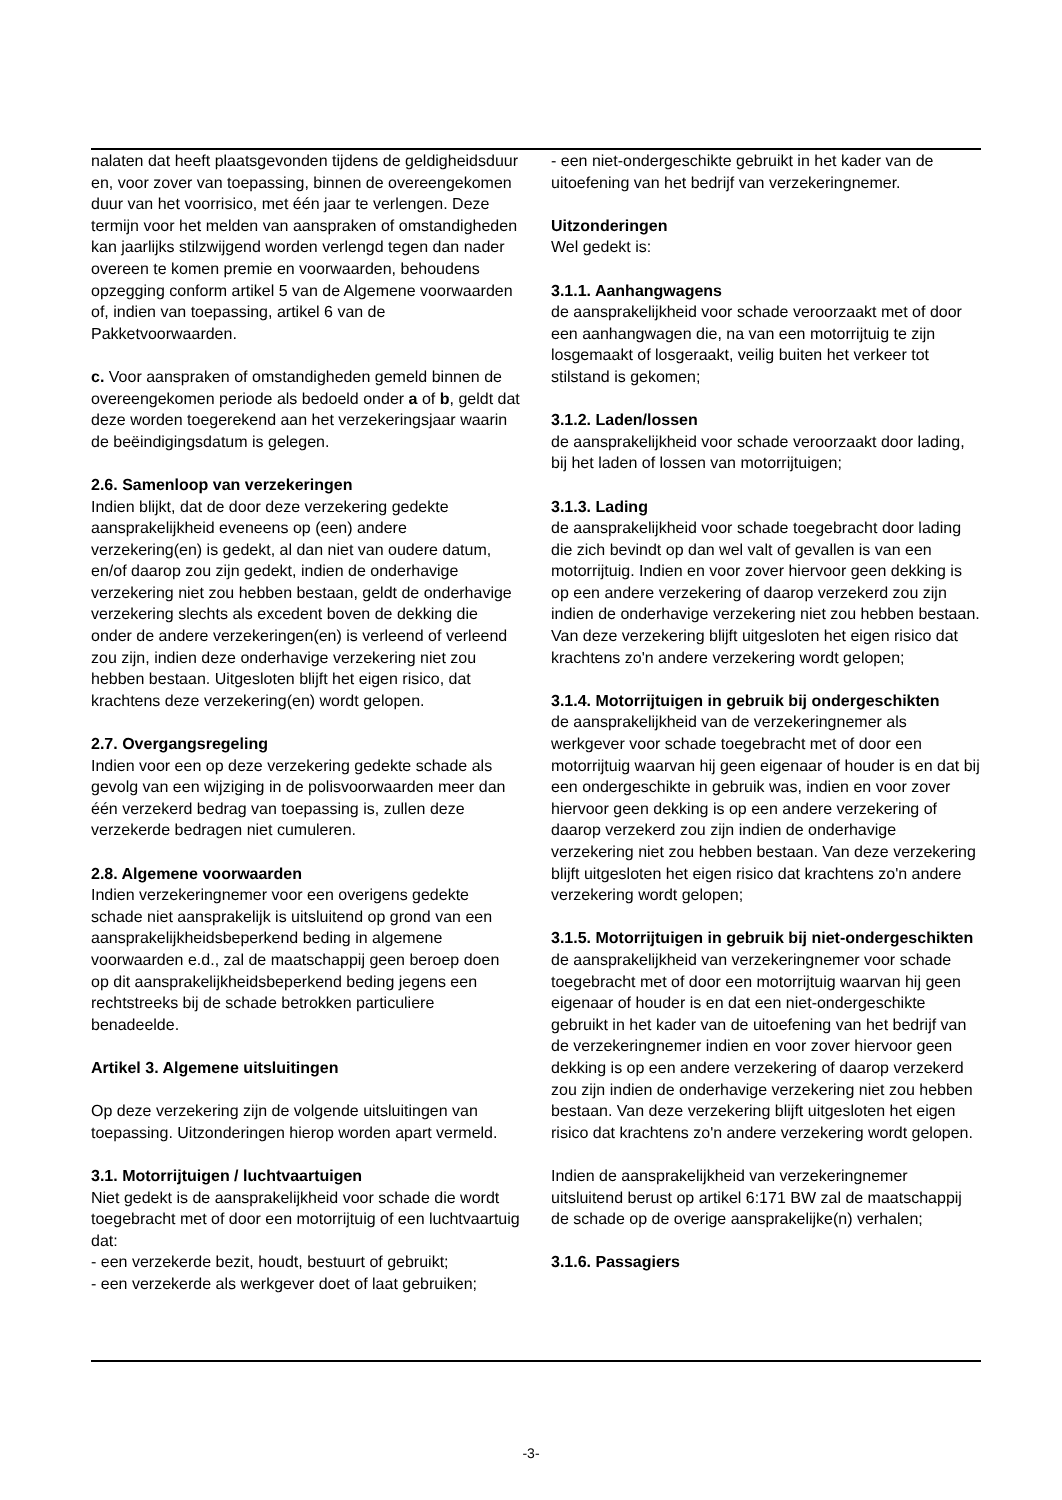nalaten dat heeft plaatsgevonden tijdens de geldigheidsduur en, voor zover van toepassing, binnen de overeengekomen duur van het voorrisico, met één jaar te verlengen. Deze termijn voor het melden van aanspraken of omstandigheden kan jaarlijks stilzwijgend worden verlengd tegen dan nader overeen te komen premie en voorwaarden, behoudens opzegging conform artikel 5 van de Algemene voorwaarden of, indien van toepassing, artikel 6 van de Pakketvoorwaarden.
c. Voor aanspraken of omstandigheden gemeld binnen de overeengekomen periode als bedoeld onder a of b, geldt dat deze worden toegerekend aan het verzekeringsjaar waarin de beëindigingsdatum is gelegen.
2.6. Samenloop van verzekeringen
Indien blijkt, dat de door deze verzekering gedekte aansprakelijkheid eveneens op (een) andere verzekering(en) is gedekt, al dan niet van oudere datum, en/of daarop zou zijn gedekt, indien de onderhavige verzekering niet zou hebben bestaan, geldt de onderhavige verzekering slechts als excedent boven de dekking die onder de andere verzekeringen(en) is verleend of verleend zou zijn, indien deze onderhavige verzekering niet zou hebben bestaan. Uitgesloten blijft het eigen risico, dat krachtens deze verzekering(en) wordt gelopen.
2.7. Overgangsregeling
Indien voor een op deze verzekering gedekte schade als gevolg van een wijziging in de polisvoorwaarden meer dan één verzekerd bedrag van toepassing is, zullen deze verzekerde bedragen niet cumuleren.
2.8. Algemene voorwaarden
Indien verzekeringnemer voor een overigens gedekte schade niet aansprakelijk is uitsluitend op grond van een aansprakelijkheidsbeperkend beding in algemene voorwaarden e.d., zal de maatschappij geen beroep doen op dit aansprakelijkheidsbeperkend beding jegens een rechtstreeks bij de schade betrokken particuliere benadeelde.
Artikel 3. Algemene uitsluitingen
Op deze verzekering zijn de volgende uitsluitingen van toepassing. Uitzonderingen hierop worden apart vermeld.
3.1. Motorrijtuigen / luchtvaartuigen
Niet gedekt is de aansprakelijkheid voor schade die wordt toegebracht met of door een motorrijtuig of een luchtvaartuig dat:
- een verzekerde bezit, houdt, bestuurt of gebruikt;
- een verzekerde als werkgever doet of laat gebruiken;
- een niet-ondergeschikte gebruikt in het kader van de uitoefening van het bedrijf van verzekeringnemer.
Uitzonderingen
Wel gedekt is:
3.1.1. Aanhangwagens
de aansprakelijkheid voor schade veroorzaakt met of door een aanhangwagen die, na van een motorrijtuig te zijn losgemaakt of losgeraakt, veilig buiten het verkeer tot stilstand is gekomen;
3.1.2. Laden/lossen
de aansprakelijkheid voor schade veroorzaakt door lading, bij het laden of lossen van motorrijtuigen;
3.1.3. Lading
de aansprakelijkheid voor schade toegebracht door lading die zich bevindt op dan wel valt of gevallen is van een motorrijtuig. Indien en voor zover hiervoor geen dekking is op een andere verzekering of daarop verzekerd zou zijn indien de onderhavige verzekering niet zou hebben bestaan. Van deze verzekering blijft uitgesloten het eigen risico dat krachtens zo'n andere verzekering wordt gelopen;
3.1.4. Motorrijtuigen in gebruik bij ondergeschikten
de aansprakelijkheid van de verzekeringnemer als werkgever voor schade toegebracht met of door een motorrijtuig waarvan hij geen eigenaar of houder is en dat bij een ondergeschikte in gebruik was, indien en voor zover hiervoor geen dekking is op een andere verzekering of daarop verzekerd zou zijn indien de onderhavige verzekering niet zou hebben bestaan. Van deze verzekering blijft uitgesloten het eigen risico dat krachtens zo'n andere verzekering wordt gelopen;
3.1.5. Motorrijtuigen in gebruik bij niet-ondergeschikten
de aansprakelijkheid van verzekeringnemer voor schade toegebracht met of door een motorrijtuig waarvan hij geen eigenaar of houder is en dat een niet-ondergeschikte gebruikt in het kader van de uitoefening van het bedrijf van de verzekeringnemer indien en voor zover hiervoor geen dekking is op een andere verzekering of daarop verzekerd zou zijn indien de onderhavige verzekering niet zou hebben bestaan. Van deze verzekering blijft uitgesloten het eigen risico dat krachtens zo'n andere verzekering wordt gelopen.
Indien de aansprakelijkheid van verzekeringnemer uitsluitend berust op artikel 6:171 BW zal de maatschappij de schade op de overige aansprakelijke(n) verhalen;
3.1.6. Passagiers
-3-